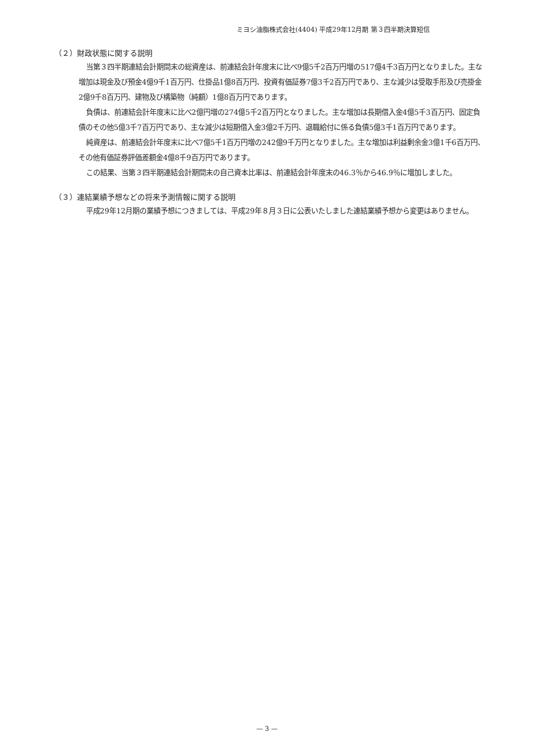ミヨシ油脂株式会社(4404) 平成29年12月期 第３四半期決算短信
（２）財政状態に関する説明
当第３四半期連結会計期間末の総資産は、前連結会計年度末に比べ9億5千2百万円増の517億4千3百万円となりました。主な増加は現金及び預金4億9千1百万円、仕掛品1億8百万円、投資有価証券7億3千2百万円であり、主な減少は受取手形及び売掛金2億9千8百万円、建物及び構築物（純額）1億8百万円であります。
負債は、前連結会計年度末に比べ2億円増の274億5千2百万円となりました。主な増加は長期借入金4億5千3百万円、固定負債のその他5億3千7百万円であり、主な減少は短期借入金3億2千万円、退職給付に係る負債5億3千1百万円であります。
純資産は、前連結会計年度末に比べ7億5千1百万円増の242億9千万円となりました。主な増加は利益剰余金3億1千6百万円、その他有価証券評価差額金4億8千9百万円であります。
この結果、当第３四半期連結会計期間末の自己資本比率は、前連結会計年度末の46.3％から46.9％に増加しました。
（３）連結業績予想などの将来予測情報に関する説明
平成29年12月期の業績予想につきましては、平成29年８月３日に公表いたしました連結業績予想から変更はありません。
— 3 —